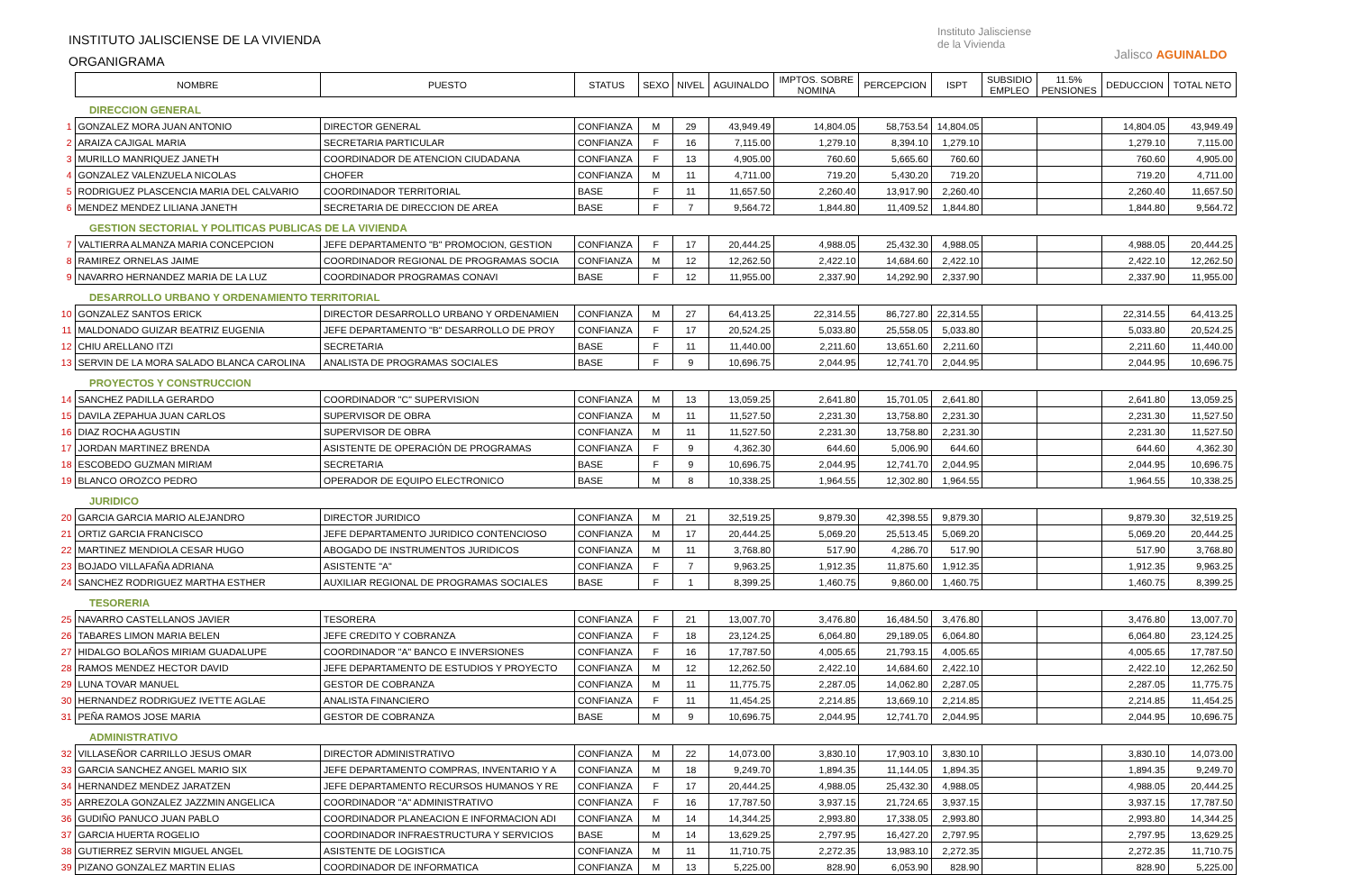INSTITUTO JALISCIENSE DE LA VIVIENDA
ORGANIGRAMA
Instituto Jalisciense
de la Vivienda
Jalisco AGUINALDO
| | NOMBRE | PUESTO | STATUS | SEXO | NIVEL | AGUINALDO | IMPTOS. SOBRE NOMINA | PERCEPCION | ISPT | SUBSIDIO EMPLEO | 11.5% PENSIONES | DEDUCCION | TOTAL NETO |
| | DIRECCION GENERAL | | | | | | | | | | | | |
| 1 | GONZALEZ MORA JUAN ANTONIO | DIRECTOR GENERAL | CONFIANZA | M | 29 | 43,949.49 | 14,804.05 | 58,753.54 | 14,804.05 | | | 14,804.05 | 43,949.49 |
| 2 | ARAIZA CAJIGAL MARIA | SECRETARIA PARTICULAR | CONFIANZA | F | 16 | 7,115.00 | 1,279.10 | 8,394.10 | 1,279.10 | | | 1,279.10 | 7,115.00 |
| 3 | MURILLO MANRIQUEZ JANETH | COORDINADOR DE ATENCION CIUDADANA | CONFIANZA | F | 13 | 4,905.00 | 760.60 | 5,665.60 | 760.60 | | | 760.60 | 4,905.00 |
| 4 | GONZALEZ VALENZUELA NICOLAS | CHOFER | CONFIANZA | M | 11 | 4,711.00 | 719.20 | 5,430.20 | 719.20 | | | 719.20 | 4,711.00 |
| 5 | RODRIGUEZ PLASCENCIA MARIA DEL CALVARIO | COORDINADOR TERRITORIAL | BASE | F | 11 | 11,657.50 | 2,260.40 | 13,917.90 | 2,260.40 | | | 2,260.40 | 11,657.50 |
| 6 | MENDEZ MENDEZ LILIANA JANETH | SECRETARIA DE DIRECCION DE AREA | BASE | F | 7 | 9,564.72 | 1,844.80 | 11,409.52 | 1,844.80 | | | 1,844.80 | 9,564.72 |
| | GESTION SECTORIAL Y POLITICAS PUBLICAS DE LA VIVIENDA | | | | | | | | | | | | |
| 7 | VALTIERRA ALMANZA MARIA CONCEPCION | JEFE DEPARTAMENTO "B" PROMOCION, GESTION | CONFIANZA | F | 17 | 20,444.25 | 4,988.05 | 25,432.30 | 4,988.05 | | | 4,988.05 | 20,444.25 |
| 8 | RAMIREZ ORNELAS JAIME | COORDINADOR REGIONAL DE PROGRAMAS SOCIA | CONFIANZA | M | 12 | 12,262.50 | 2,422.10 | 14,684.60 | 2,422.10 | | | 2,422.10 | 12,262.50 |
| 9 | NAVARRO HERNANDEZ MARIA DE LA LUZ | COORDINADOR PROGRAMAS CONAVI | BASE | F | 12 | 11,955.00 | 2,337.90 | 14,292.90 | 2,337.90 | | | 2,337.90 | 11,955.00 |
| | DESARROLLO URBANO Y ORDENAMIENTO TERRITORIAL | | | | | | | | | | | | |
| 10 | GONZALEZ SANTOS ERICK | DIRECTOR DESARROLLO URBANO Y ORDENAMIEN | CONFIANZA | M | 27 | 64,413.25 | 22,314.55 | 86,727.80 | 22,314.55 | | | 22,314.55 | 64,413.25 |
| 11 | MALDONADO GUIZAR BEATRIZ EUGENIA | JEFE DEPARTAMENTO "B" DESARROLLO DE PROY | CONFIANZA | F | 17 | 20,524.25 | 5,033.80 | 25,558.05 | 5,033.80 | | | 5,033.80 | 20,524.25 |
| 12 | CHIU ARELLANO ITZI | SECRETARIA | BASE | F | 11 | 11,440.00 | 2,211.60 | 13,651.60 | 2,211.60 | | | 2,211.60 | 11,440.00 |
| 13 | SERVIN DE LA MORA SALADO BLANCA CAROLINA | ANALISTA DE PROGRAMAS SOCIALES | BASE | F | 9 | 10,696.75 | 2,044.95 | 12,741.70 | 2,044.95 | | | 2,044.95 | 10,696.75 |
| | PROYECTOS Y CONSTRUCCION | | | | | | | | | | | | |
| 14 | SANCHEZ PADILLA GERARDO | COORDINADOR "C" SUPERVISION | CONFIANZA | M | 13 | 13,059.25 | 2,641.80 | 15,701.05 | 2,641.80 | | | 2,641.80 | 13,059.25 |
| 15 | DAVILA ZEPAHUA JUAN CARLOS | SUPERVISOR DE OBRA | CONFIANZA | M | 11 | 11,527.50 | 2,231.30 | 13,758.80 | 2,231.30 | | | 2,231.30 | 11,527.50 |
| 16 | DIAZ ROCHA AGUSTIN | SUPERVISOR DE OBRA | CONFIANZA | M | 11 | 11,527.50 | 2,231.30 | 13,758.80 | 2,231.30 | | | 2,231.30 | 11,527.50 |
| 17 | JORDAN MARTINEZ BRENDA | ASISTENTE DE OPERACIÓN DE PROGRAMAS | CONFIANZA | F | 9 | 4,362.30 | 644.60 | 5,006.90 | 644.60 | | | 644.60 | 4,362.30 |
| 18 | ESCOBEDO GUZMAN MIRIAM | SECRETARIA | BASE | F | 9 | 10,696.75 | 2,044.95 | 12,741.70 | 2,044.95 | | | 2,044.95 | 10,696.75 |
| 19 | BLANCO OROZCO PEDRO | OPERADOR DE EQUIPO ELECTRONICO | BASE | M | 8 | 10,338.25 | 1,964.55 | 12,302.80 | 1,964.55 | | | 1,964.55 | 10,338.25 |
| | JURIDICO | | | | | | | | | | | | |
| 20 | GARCIA GARCIA MARIO ALEJANDRO | DIRECTOR JURIDICO | CONFIANZA | M | 21 | 32,519.25 | 9,879.30 | 42,398.55 | 9,879.30 | | | 9,879.30 | 32,519.25 |
| 21 | ORTIZ GARCIA FRANCISCO | JEFE DEPARTAMENTO JURIDICO CONTENCIOSO | CONFIANZA | M | 17 | 20,444.25 | 5,069.20 | 25,513.45 | 5,069.20 | | | 5,069.20 | 20,444.25 |
| 22 | MARTINEZ MENDIOLA CESAR HUGO | ABOGADO DE INSTRUMENTOS JURIDICOS | CONFIANZA | M | 11 | 3,768.80 | 517.90 | 4,286.70 | 517.90 | | | 517.90 | 3,768.80 |
| 23 | BOJADO VILLAFAÑA ADRIANA | ASISTENTE "A" | CONFIANZA | F | 7 | 9,963.25 | 1,912.35 | 11,875.60 | 1,912.35 | | | 1,912.35 | 9,963.25 |
| 24 | SANCHEZ RODRIGUEZ MARTHA ESTHER | AUXILIAR REGIONAL DE PROGRAMAS SOCIALES | BASE | F | 1 | 8,399.25 | 1,460.75 | 9,860.00 | 1,460.75 | | | 1,460.75 | 8,399.25 |
| | TESORERIA | | | | | | | | | | | | |
| 25 | NAVARRO CASTELLANOS JAVIER | TESORERA | CONFIANZA | F | 21 | 13,007.70 | 3,476.80 | 16,484.50 | 3,476.80 | | | 3,476.80 | 13,007.70 |
| 26 | TABARES LIMON MARIA BELEN | JEFE CREDITO Y COBRANZA | CONFIANZA | F | 18 | 23,124.25 | 6,064.80 | 29,189.05 | 6,064.80 | | | 6,064.80 | 23,124.25 |
| 27 | HIDALGO BOLAÑOS MIRIAM GUADALUPE | COORDINADOR "A" BANCO E INVERSIONES | CONFIANZA | F | 16 | 17,787.50 | 4,005.65 | 21,793.15 | 4,005.65 | | | 4,005.65 | 17,787.50 |
| 28 | RAMOS MENDEZ HECTOR DAVID | JEFE DEPARTAMENTO DE ESTUDIOS Y PROYECTO | CONFIANZA | M | 12 | 12,262.50 | 2,422.10 | 14,684.60 | 2,422.10 | | | 2,422.10 | 12,262.50 |
| 29 | LUNA TOVAR MANUEL | GESTOR DE COBRANZA | CONFIANZA | M | 11 | 11,775.75 | 2,287.05 | 14,062.80 | 2,287.05 | | | 2,287.05 | 11,775.75 |
| 30 | HERNANDEZ RODRIGUEZ IVETTE AGLAE | ANALISTA FINANCIERO | CONFIANZA | F | 11 | 11,454.25 | 2,214.85 | 13,669.10 | 2,214.85 | | | 2,214.85 | 11,454.25 |
| 31 | PEÑA RAMOS JOSE MARIA | GESTOR DE COBRANZA | BASE | M | 9 | 10,696.75 | 2,044.95 | 12,741.70 | 2,044.95 | | | 2,044.95 | 10,696.75 |
| | ADMINISTRATIVO | | | | | | | | | | | | |
| 32 | VILLASEÑOR CARRILLO JESUS OMAR | DIRECTOR ADMINISTRATIVO | CONFIANZA | M | 22 | 14,073.00 | 3,830.10 | 17,903.10 | 3,830.10 | | | 3,830.10 | 14,073.00 |
| 33 | GARCIA SANCHEZ ANGEL MARIO SIX | JEFE DEPARTAMENTO COMPRAS, INVENTARIO Y A | CONFIANZA | M | 18 | 9,249.70 | 1,894.35 | 11,144.05 | 1,894.35 | | | 1,894.35 | 9,249.70 |
| 34 | HERNANDEZ MENDEZ JARATZEN | JEFE DEPARTAMENTO RECURSOS HUMANOS Y RE | CONFIANZA | F | 17 | 20,444.25 | 4,988.05 | 25,432.30 | 4,988.05 | | | 4,988.05 | 20,444.25 |
| 35 | ARREZOLA GONZALEZ JAZZMIN ANGELICA | COORDINADOR "A" ADMINISTRATIVO | CONFIANZA | F | 16 | 17,787.50 | 3,937.15 | 21,724.65 | 3,937.15 | | | 3,937.15 | 17,787.50 |
| 36 | GUDIÑO PANUCO JUAN PABLO | COORDINADOR PLANEACION E INFORMACION ADI | CONFIANZA | M | 14 | 14,344.25 | 2,993.80 | 17,338.05 | 2,993.80 | | | 2,993.80 | 14,344.25 |
| 37 | GARCIA HUERTA ROGELIO | COORDINADOR INFRAESTRUCTURA Y SERVICIOS | BASE | M | 14 | 13,629.25 | 2,797.95 | 16,427.20 | 2,797.95 | | | 2,797.95 | 13,629.25 |
| 38 | GUTIERREZ SERVIN MIGUEL ANGEL | ASISTENTE DE LOGISTICA | CONFIANZA | M | 11 | 11,710.75 | 2,272.35 | 13,983.10 | 2,272.35 | | | 2,272.35 | 11,710.75 |
| 39 | PIZANO GONZALEZ MARTIN ELIAS | COORDINADOR DE INFORMATICA | CONFIANZA | M | 13 | 5,225.00 | 828.90 | 6,053.90 | 828.90 | | | 828.90 | 5,225.00 |